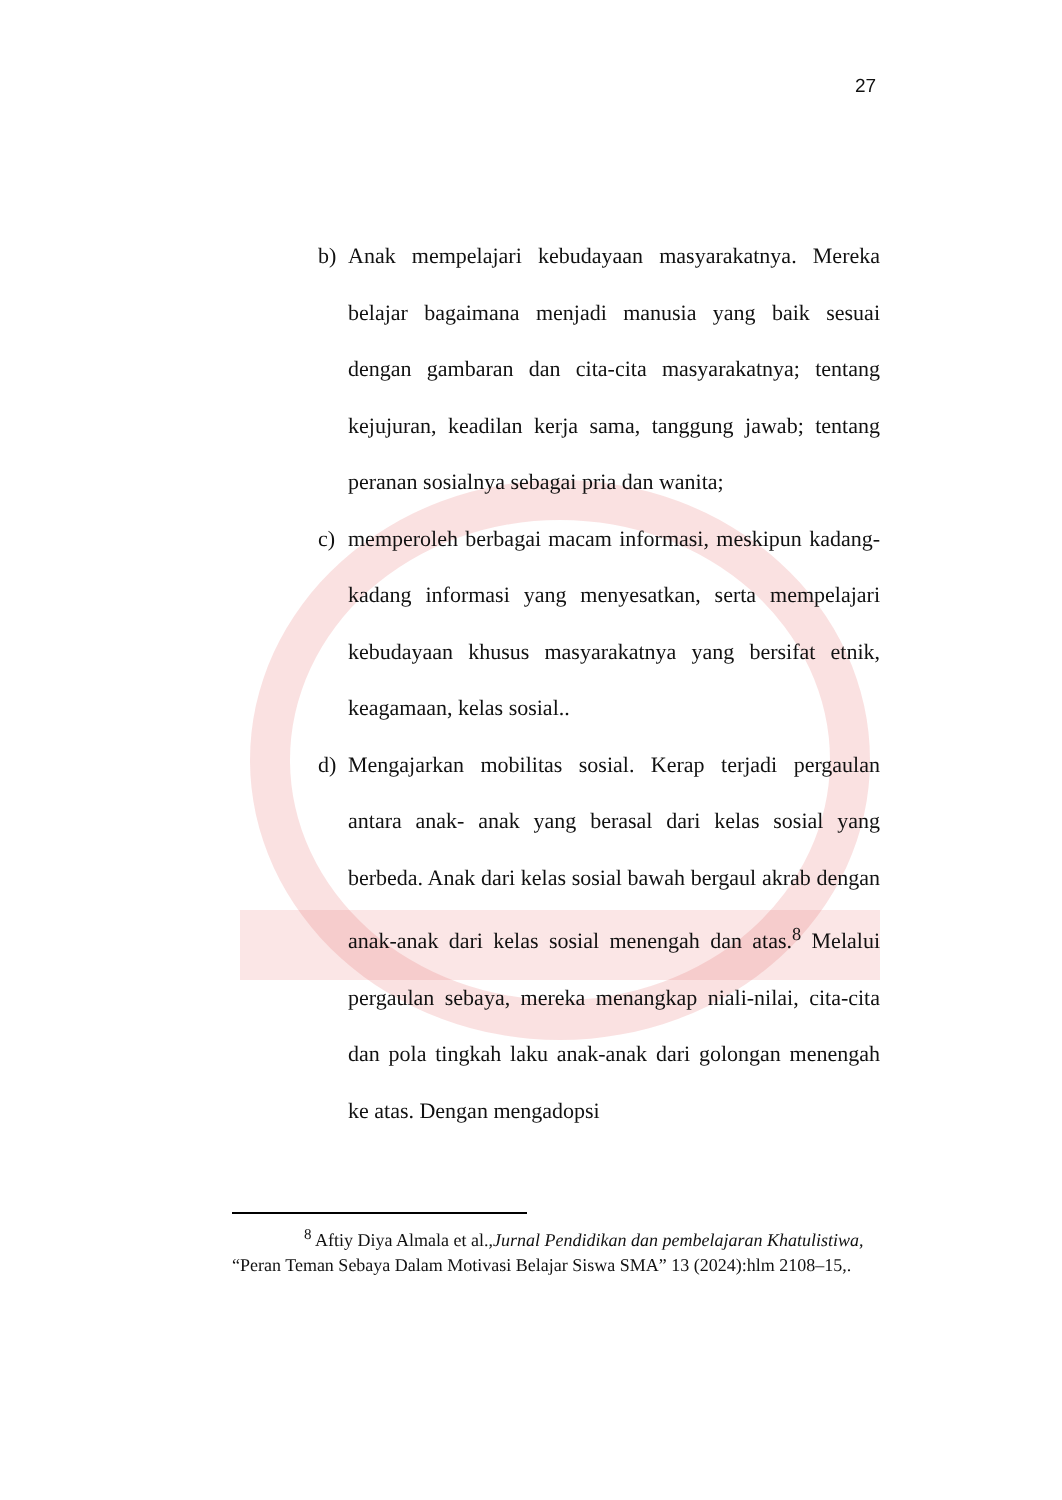27
b) Anak mempelajari kebudayaan masyarakatnya. Mereka belajar bagaimana menjadi manusia yang baik sesuai dengan gambaran dan cita-cita masyarakatnya; tentang kejujuran, keadilan kerja sama, tanggung jawab; tentang peranan sosialnya sebagai pria dan wanita;
c) memperoleh berbagai macam informasi, meskipun kadang-kadang informasi yang menyesatkan, serta mempelajari kebudayaan khusus masyarakatnya yang bersifat etnik, keagamaan, kelas sosial..
d) Mengajarkan mobilitas sosial. Kerap terjadi pergaulan antara anak- anak yang berasal dari kelas sosial yang berbeda. Anak dari kelas sosial bawah bergaul akrab dengan anak-anak dari kelas sosial menengah dan atas.<sup>8</sup> Melalui pergaulan sebaya, mereka menangkap niali-nilai, cita-cita dan pola tingkah laku anak-anak dari golongan menengah ke atas. Dengan mengadopsi
<sup>8</sup> Aftiy Diya Almala et al.,Jurnal Pendidikan dan pembelajaran Khatulistiwa, “Peran Teman Sebaya Dalam Motivasi Belajar Siswa SMA” 13 (2024):hlm 2108–15,.